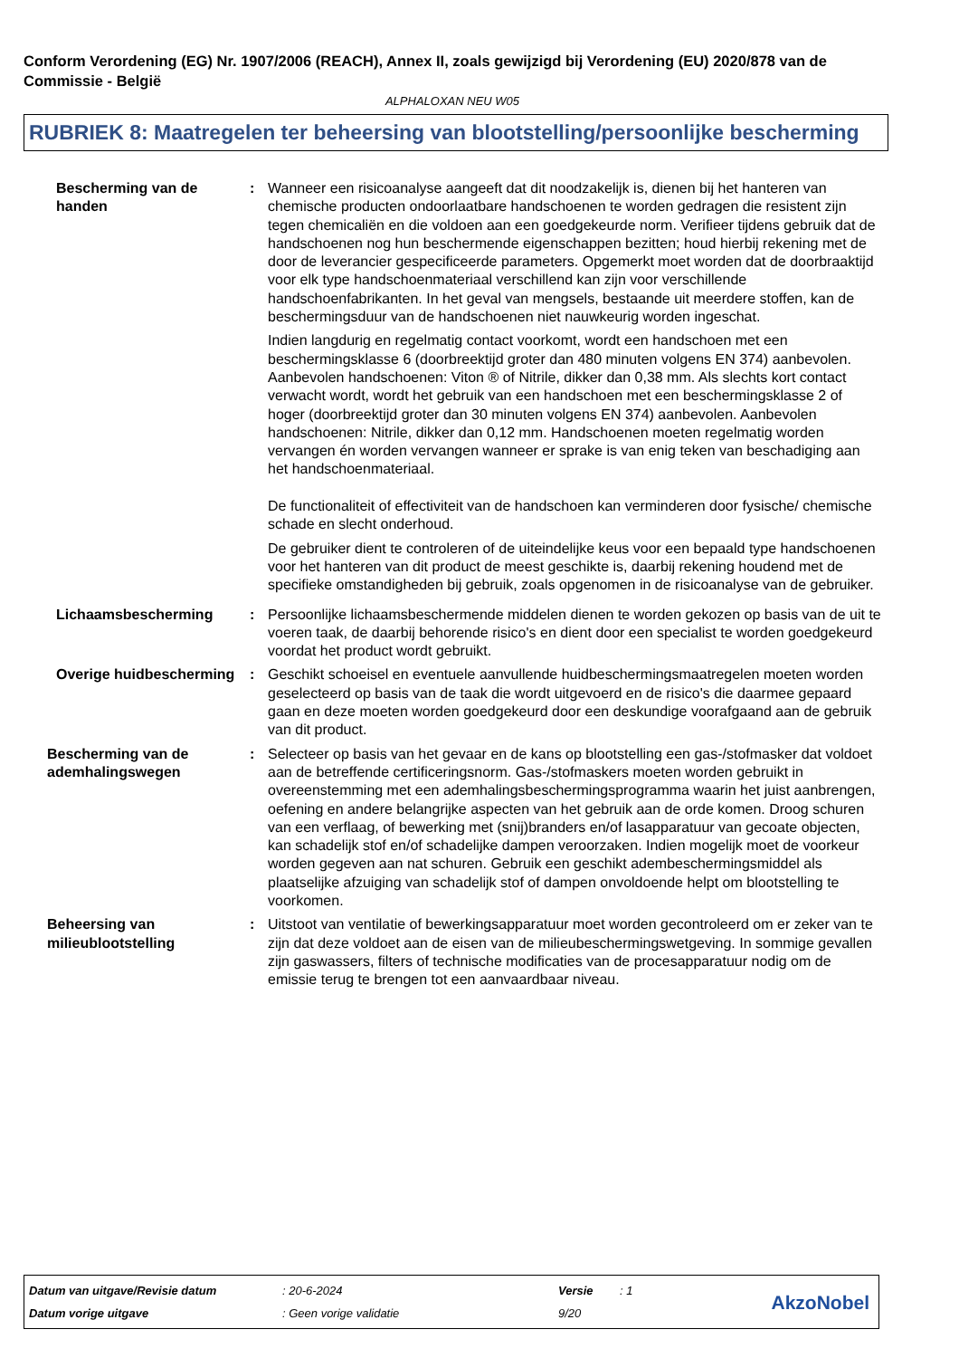Conform Verordening (EG) Nr. 1907/2006 (REACH), Annex II, zoals gewijzigd bij Verordening (EU) 2020/878 van de Commissie - België
ALPHALOXAN NEU W05
RUBRIEK 8: Maatregelen ter beheersing van blootstelling/persoonlijke bescherming
Bescherming van de handen : Wanneer een risicoanalyse aangeeft dat dit noodzakelijk is, dienen bij het hanteren van chemische producten ondoorlaatbare handschoenen te worden gedragen die resistent zijn tegen chemicaliën en die voldoen aan een goedgekeurde norm. Verifieer tijdens gebruik dat de handschoenen nog hun beschermende eigenschappen bezitten; houd hierbij rekening met de door de leverancier gespecificeerde parameters. Opgemerkt moet worden dat de doorbraaktijd voor elk type handschoenmateriaal verschillend kan zijn voor verschillende handschoenfabrikanten. In het geval van mengsels, bestaande uit meerdere stoffen, kan de beschermingsduur van de handschoenen niet nauwkeurig worden ingeschat.
Indien langdurig en regelmatig contact voorkomt, wordt een handschoen met een beschermingsklasse 6 (doorbreektijd groter dan 480 minuten volgens EN 374) aanbevolen. Aanbevolen handschoenen: Viton ® of Nitrile, dikker dan 0,38 mm. Als slechts kort contact verwacht wordt, wordt het gebruik van een handschoen met een beschermingsklasse 2 of hoger (doorbreektijd groter dan 30 minuten volgens EN 374) aanbevolen. Aanbevolen handschoenen: Nitrile, dikker dan 0,12 mm. Handschoenen moeten regelmatig worden vervangen én worden vervangen wanneer er sprake is van enig teken van beschadiging aan het handschoenmateriaal.
De functionaliteit of effectiviteit van de handschoen kan verminderen door fysische/ chemische schade en slecht onderhoud.
De gebruiker dient te controleren of de uiteindelijke keus voor een bepaald type handschoenen voor het hanteren van dit product de meest geschikte is, daarbij rekening houdend met de specifieke omstandigheden bij gebruik, zoals opgenomen in de risicoanalyse van de gebruiker.
Lichaamsbescherming : Persoonlijke lichaamsbeschermende middelen dienen te worden gekozen op basis van de uit te voeren taak, de daarbij behorende risico's en dient door een specialist te worden goedgekeurd voordat het product wordt gebruikt.
Overige huidbescherming : Geschikt schoeisel en eventuele aanvullende huidbeschermingsmaatregelen moeten worden geselecteerd op basis van de taak die wordt uitgevoerd en de risico's die daarmee gepaard gaan en deze moeten worden goedgekeurd door een deskundige voorafgaand aan de gebruik van dit product.
Bescherming van de ademhalingswegen
: Selecteer op basis van het gevaar en de kans op blootstelling een gas-/stofmasker dat voldoet aan de betreffende certificeringsnorm. Gas-/stofmaskers moeten worden gebruikt in overeenstemming met een ademhalingsbeschermingsprogramma waarin het juist aanbrengen, oefening en andere belangrijke aspecten van het gebruik aan de orde komen. Droog schuren van een verflaag, of bewerking met (snij)branders en/of lasapparatuur van gecoate objecten, kan schadelijk stof en/of schadelijke dampen veroorzaken. Indien mogelijk moet de voorkeur worden gegeven aan nat schuren. Gebruik een geschikt adembeschermingsmiddel als plaatselijke afzuiging van schadelijk stof of dampen onvoldoende helpt om blootstelling te voorkomen.
Beheersing van milieublootstelling
: Uitstoot van ventilatie of bewerkingsapparatuur moet worden gecontroleerd om er zeker van te zijn dat deze voldoet aan de eisen van de milieubeschermingswetgeving. In sommige gevallen zijn gaswassers, filters of technische modificaties van de procesapparatuur nodig om de emissie terug te brengen tot een aanvaardbaar niveau.
| Datum van uitgave/Revisie datum | : 20-6-2024 | Versie | : 1 |
| Datum vorige uitgave | : Geen vorige validatie | 9/20 | |
AkzoNobel